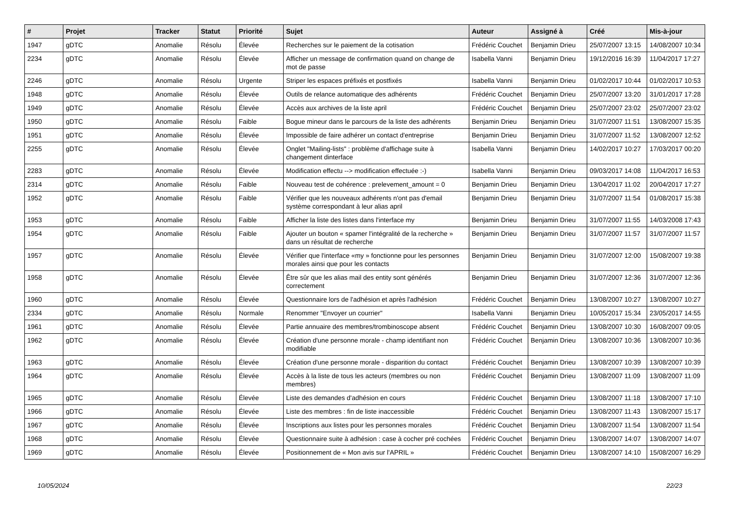| # | Projet | Tracker | Statut | Priorité | Sujet | Auteur | Assigné à | Créé | Mis-à-jour |
| --- | --- | --- | --- | --- | --- | --- | --- | --- | --- |
| 1947 | gDTC | Anomalie | Résolu | Élevée | Recherches sur le paiement de la cotisation | Frédéric Couchet | Benjamin Drieu | 25/07/2007 13:15 | 14/08/2007 10:34 |
| 2234 | gDTC | Anomalie | Résolu | Élevée | Afficher un message de confirmation quand on change de mot de passe | Isabella Vanni | Benjamin Drieu | 19/12/2016 16:39 | 11/04/2017 17:27 |
| 2246 | gDTC | Anomalie | Résolu | Urgente | Striper les espaces préfixés et postfixés | Isabella Vanni | Benjamin Drieu | 01/02/2017 10:44 | 01/02/2017 10:53 |
| 1948 | gDTC | Anomalie | Résolu | Élevée | Outils de relance automatique des adhérents | Frédéric Couchet | Benjamin Drieu | 25/07/2007 13:20 | 31/01/2017 17:28 |
| 1949 | gDTC | Anomalie | Résolu | Élevée | Accès aux archives de la liste april | Frédéric Couchet | Benjamin Drieu | 25/07/2007 23:02 | 25/07/2007 23:02 |
| 1950 | gDTC | Anomalie | Résolu | Faible | Bogue mineur dans le parcours de la liste des adhérents | Benjamin Drieu | Benjamin Drieu | 31/07/2007 11:51 | 13/08/2007 15:35 |
| 1951 | gDTC | Anomalie | Résolu | Élevée | Impossible de faire adhérer un contact d'entreprise | Benjamin Drieu | Benjamin Drieu | 31/07/2007 11:52 | 13/08/2007 12:52 |
| 2255 | gDTC | Anomalie | Résolu | Élevée | Onglet "Mailing-lists" : problème d'affichage suite à changement dinterface | Isabella Vanni | Benjamin Drieu | 14/02/2017 10:27 | 17/03/2017 00:20 |
| 2283 | gDTC | Anomalie | Résolu | Élevée | Modification effectu --> modification effectuée :-) | Isabella Vanni | Benjamin Drieu | 09/03/2017 14:08 | 11/04/2017 16:53 |
| 2314 | gDTC | Anomalie | Résolu | Faible | Nouveau test de cohérence : prelevement_amount = 0 | Benjamin Drieu | Benjamin Drieu | 13/04/2017 11:02 | 20/04/2017 17:27 |
| 1952 | gDTC | Anomalie | Résolu | Faible | Vérifier que les nouveaux adhérents n'ont pas d'email système correspondant à leur alias april | Benjamin Drieu | Benjamin Drieu | 31/07/2007 11:54 | 01/08/2017 15:38 |
| 1953 | gDTC | Anomalie | Résolu | Faible | Afficher la liste des listes dans l'interface my | Benjamin Drieu | Benjamin Drieu | 31/07/2007 11:55 | 14/03/2008 17:43 |
| 1954 | gDTC | Anomalie | Résolu | Faible | Ajouter un bouton « spamer l'intégralité de la recherche » dans un résultat de recherche | Benjamin Drieu | Benjamin Drieu | 31/07/2007 11:57 | 31/07/2007 11:57 |
| 1957 | gDTC | Anomalie | Résolu | Élevée | Vérifier que l'interface «my » fonctionne pour les personnes morales ainsi que pour les contacts | Benjamin Drieu | Benjamin Drieu | 31/07/2007 12:00 | 15/08/2007 19:38 |
| 1958 | gDTC | Anomalie | Résolu | Élevée | Être sûr que les alias mail des entity sont générés correctement | Benjamin Drieu | Benjamin Drieu | 31/07/2007 12:36 | 31/07/2007 12:36 |
| 1960 | gDTC | Anomalie | Résolu | Élevée | Questionnaire lors de l'adhésion et après l'adhésion | Frédéric Couchet | Benjamin Drieu | 13/08/2007 10:27 | 13/08/2007 10:27 |
| 2334 | gDTC | Anomalie | Résolu | Normale | Renommer "Envoyer un courrier" | Isabella Vanni | Benjamin Drieu | 10/05/2017 15:34 | 23/05/2017 14:55 |
| 1961 | gDTC | Anomalie | Résolu | Élevée | Partie annuaire des membres/trombinoscope absent | Frédéric Couchet | Benjamin Drieu | 13/08/2007 10:30 | 16/08/2007 09:05 |
| 1962 | gDTC | Anomalie | Résolu | Élevée | Création d'une personne morale - champ identifiant non modifiable | Frédéric Couchet | Benjamin Drieu | 13/08/2007 10:36 | 13/08/2007 10:36 |
| 1963 | gDTC | Anomalie | Résolu | Élevée | Création d'une personne morale - disparition du contact | Frédéric Couchet | Benjamin Drieu | 13/08/2007 10:39 | 13/08/2007 10:39 |
| 1964 | gDTC | Anomalie | Résolu | Élevée | Accès à la liste de tous les acteurs (membres ou non membres) | Frédéric Couchet | Benjamin Drieu | 13/08/2007 11:09 | 13/08/2007 11:09 |
| 1965 | gDTC | Anomalie | Résolu | Élevée | Liste des demandes d'adhésion en cours | Frédéric Couchet | Benjamin Drieu | 13/08/2007 11:18 | 13/08/2007 17:10 |
| 1966 | gDTC | Anomalie | Résolu | Élevée | Liste des membres : fin de liste inaccessible | Frédéric Couchet | Benjamin Drieu | 13/08/2007 11:43 | 13/08/2007 15:17 |
| 1967 | gDTC | Anomalie | Résolu | Élevée | Inscriptions aux listes pour les personnes morales | Frédéric Couchet | Benjamin Drieu | 13/08/2007 11:54 | 13/08/2007 11:54 |
| 1968 | gDTC | Anomalie | Résolu | Élevée | Questionnaire suite à adhésion : case à cocher pré cochées | Frédéric Couchet | Benjamin Drieu | 13/08/2007 14:07 | 13/08/2007 14:07 |
| 1969 | gDTC | Anomalie | Résolu | Élevée | Positionnement de « Mon avis sur l'APRIL » | Frédéric Couchet | Benjamin Drieu | 13/08/2007 14:10 | 15/08/2007 16:29 |
10/05/2024 22/23